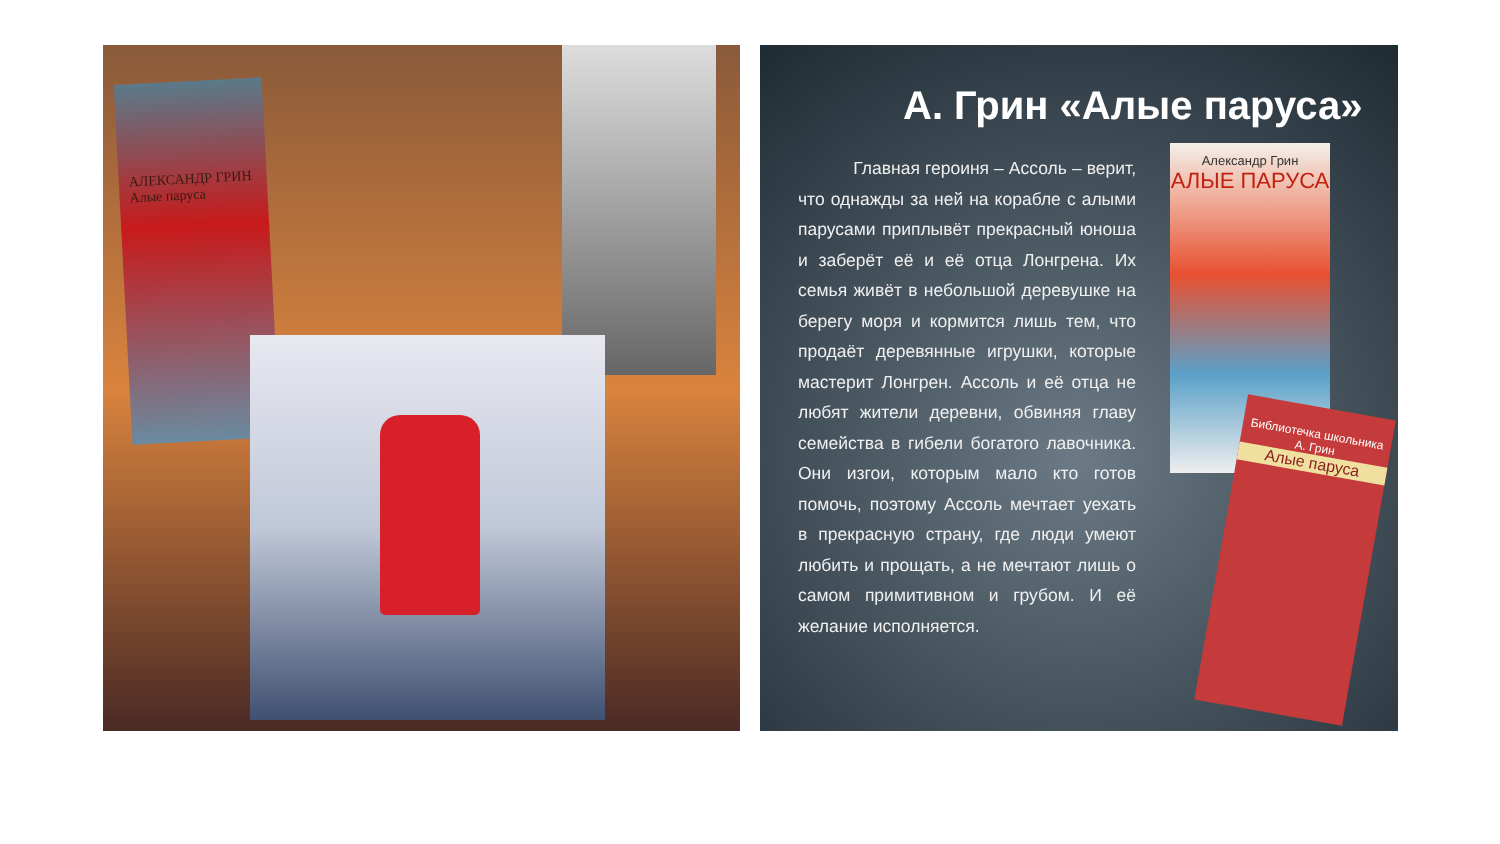АЛЕКСАНДР ГРИН Алые паруса
А. Грин «Алые паруса»
Главная героиня – Ассоль – верит, что однажды за ней на корабле с алыми парусами приплывёт прекрасный юноша и заберёт её и её отца Лонгрена. Их семья живёт в небольшой деревушке на берегу моря и кормится лишь тем, что продаёт деревянные игрушки, которые мастерит Лонгрен. Ассоль и её отца не любят жители деревни, обвиняя главу семейства в гибели богатого лавочника. Они изгои, которым мало кто готов помочь, поэтому Ассоль мечтает уехать в прекрасную страну, где люди умеют любить и прощать, а не мечтают лишь о самом примитивном и грубом. И её желание исполняется.
Александр Грин
АЛЫЕ ПАРУСА
Библиотечка школьника
А. Грин
Алые паруса